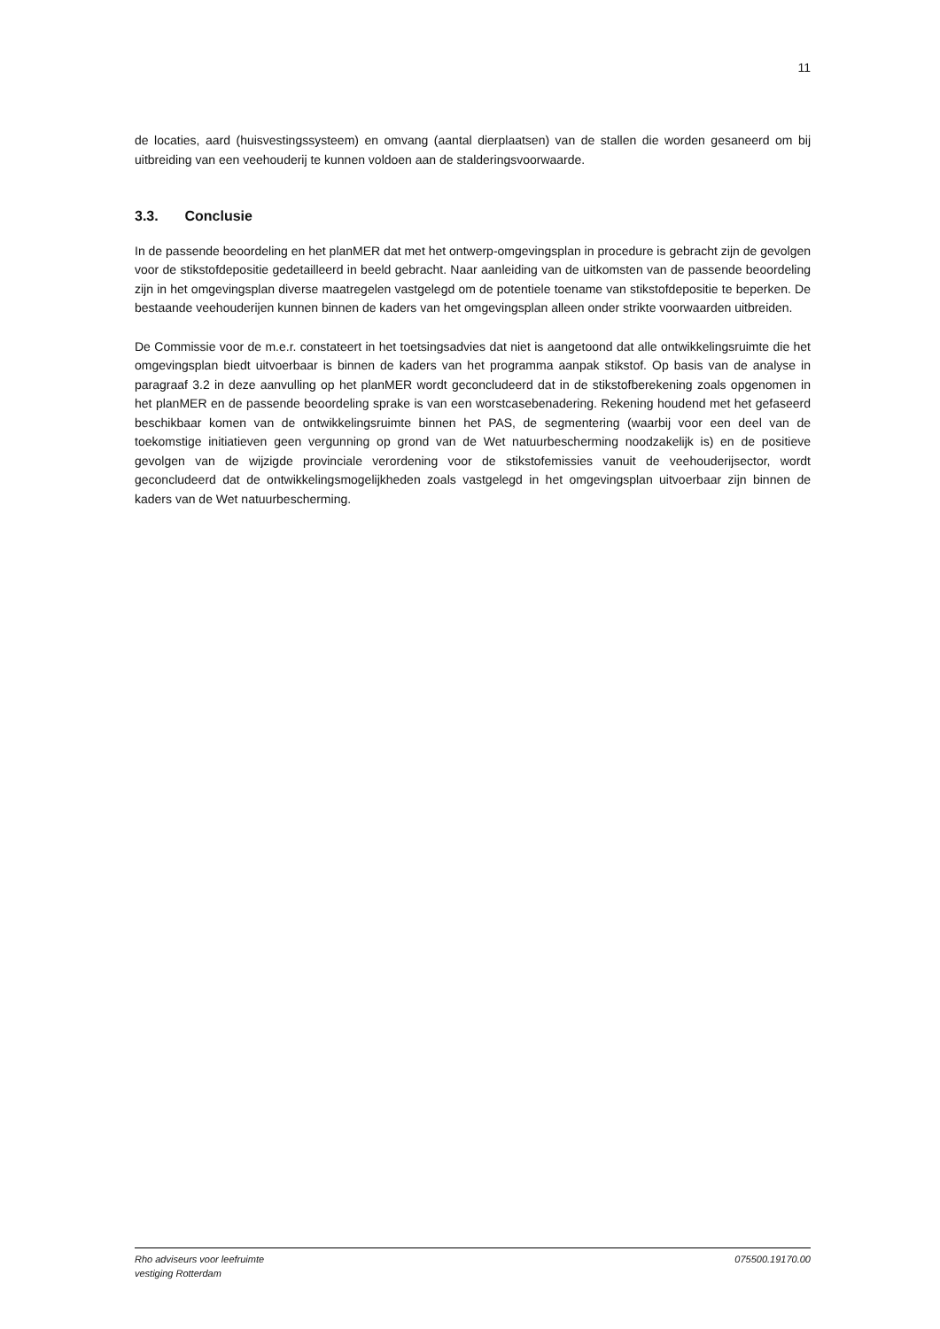11
de locaties, aard (huisvestingssysteem) en omvang (aantal dierplaatsen) van de stallen die worden gesaneerd om bij uitbreiding van een veehouderij te kunnen voldoen aan de stalderingsvoorwaarde.
3.3. Conclusie
In de passende beoordeling en het planMER dat met het ontwerp-omgevingsplan in procedure is gebracht zijn de gevolgen voor de stikstofdepositie gedetailleerd in beeld gebracht. Naar aanleiding van de uitkomsten van de passende beoordeling zijn in het omgevingsplan diverse maatregelen vastgelegd om de potentiele toename van stikstofdepositie te beperken. De bestaande veehouderijen kunnen binnen de kaders van het omgevingsplan alleen onder strikte voorwaarden uitbreiden.
De Commissie voor de m.e.r. constateert in het toetsingsadvies dat niet is aangetoond dat alle ontwikkelingsruimte die het omgevingsplan biedt uitvoerbaar is binnen de kaders van het programma aanpak stikstof. Op basis van de analyse in paragraaf 3.2 in deze aanvulling op het planMER wordt geconcludeerd dat in de stikstofberekening zoals opgenomen in het planMER en de passende beoordeling sprake is van een worstcasebenadering. Rekening houdend met het gefaseerd beschikbaar komen van de ontwikkelingsruimte binnen het PAS, de segmentering (waarbij voor een deel van de toekomstige initiatieven geen vergunning op grond van de Wet natuurbescherming noodzakelijk is) en de positieve gevolgen van de wijzigde provinciale verordening voor de stikstofemissies vanuit de veehouderijsector, wordt geconcludeerd dat de ontwikkelingsmogelijkheden zoals vastgelegd in het omgevingsplan uitvoerbaar zijn binnen de kaders van de Wet natuurbescherming.
Rho adviseurs voor leefruimte
vestiging Rotterdam
075500.19170.00